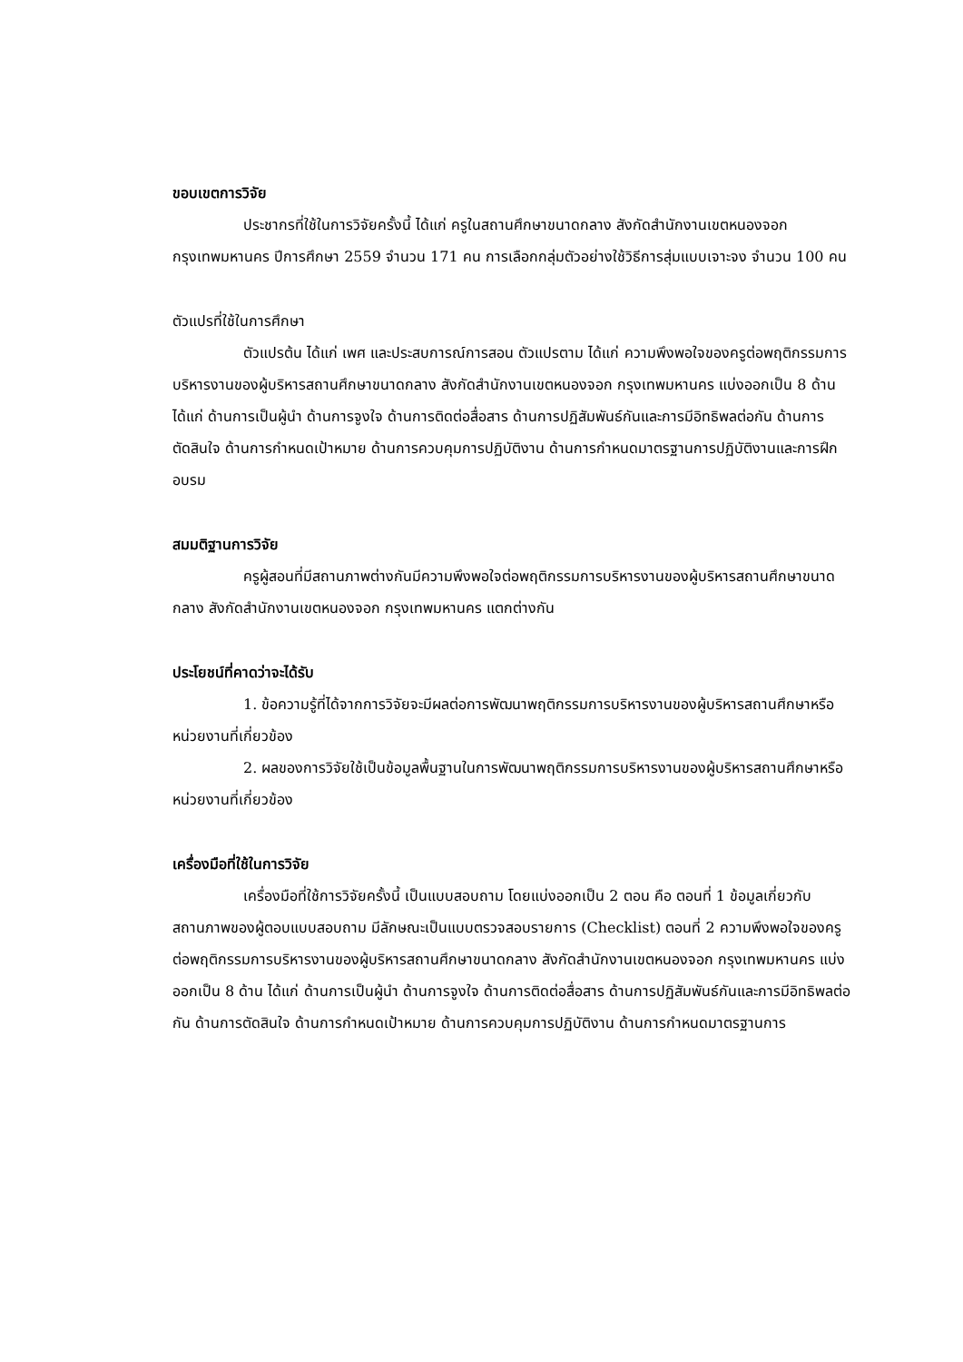ขอบเขตการวิจัย
ประชากรที่ใช้ในการวิจัยครั้งนี้ ได้แก่ ครูในสถานศึกษาขนาดกลาง สังกัดสำนักงานเขตหนองจอก กรุงเทพมหานคร ปีการศึกษา 2559 จำนวน 171 คน การเลือกกลุ่มตัวอย่างใช้วิธีการสุ่มแบบเจาะจง จำนวน 100 คน
ตัวแปรที่ใช้ในการศึกษา
ตัวแปรต้น ได้แก่ เพศ และประสบการณ์การสอน ตัวแปรตาม ได้แก่ ความพึงพอใจของครูต่อพฤติกรรมการบริหารงานของผู้บริหารสถานศึกษาขนาดกลาง สังกัดสำนักงานเขตหนองจอก กรุงเทพมหานคร แบ่งออกเป็น 8 ด้าน ได้แก่ ด้านการเป็นผู้นำ ด้านการจูงใจ ด้านการติดต่อสื่อสาร ด้านการปฏิสัมพันธ์กันและการมีอิทธิพลต่อกัน ด้านการตัดสินใจ ด้านการกำหนดเป้าหมาย ด้านการควบคุมการปฏิบัติงาน ด้านการกำหนดมาตรฐานการปฏิบัติงานและการฝึกอบรม
สมมติฐานการวิจัย
ครูผู้สอนที่มีสถานภาพต่างกันมีความพึงพอใจต่อพฤติกรรมการบริหารงานของผู้บริหารสถานศึกษาขนาดกลาง สังกัดสำนักงานเขตหนองจอก กรุงเทพมหานคร แตกต่างกัน
ประโยชน์ที่คาดว่าจะได้รับ
1. ข้อความรู้ที่ได้จากการวิจัยจะมีผลต่อการพัฒนาพฤติกรรมการบริหารงานของผู้บริหารสถานศึกษาหรือหน่วยงานที่เกี่ยวข้อง
2. ผลของการวิจัยใช้เป็นข้อมูลพื้นฐานในการพัฒนาพฤติกรรมการบริหารงานของผู้บริหารสถานศึกษาหรือหน่วยงานที่เกี่ยวข้อง
เครื่องมือที่ใช้ในการวิจัย
เครื่องมือที่ใช้การวิจัยครั้งนี้ เป็นแบบสอบถาม โดยแบ่งออกเป็น 2 ตอน คือ ตอนที่ 1 ข้อมูลเกี่ยวกับสถานภาพของผู้ตอบแบบสอบถาม มีลักษณะเป็นแบบตรวจสอบรายการ (Checklist) ตอนที่ 2 ความพึงพอใจของครูต่อพฤติกรรมการบริหารงานของผู้บริหารสถานศึกษาขนาดกลาง สังกัดสำนักงานเขตหนองจอก กรุงเทพมหานคร แบ่งออกเป็น 8 ด้าน ได้แก่ ด้านการเป็นผู้นำ ด้านการจูงใจ ด้านการติดต่อสื่อสาร ด้านการปฏิสัมพันธ์กันและการมีอิทธิพลต่อกัน ด้านการตัดสินใจ ด้านการกำหนดเป้าหมาย ด้านการควบคุมการปฏิบัติงาน ด้านการกำหนดมาตรฐานการ